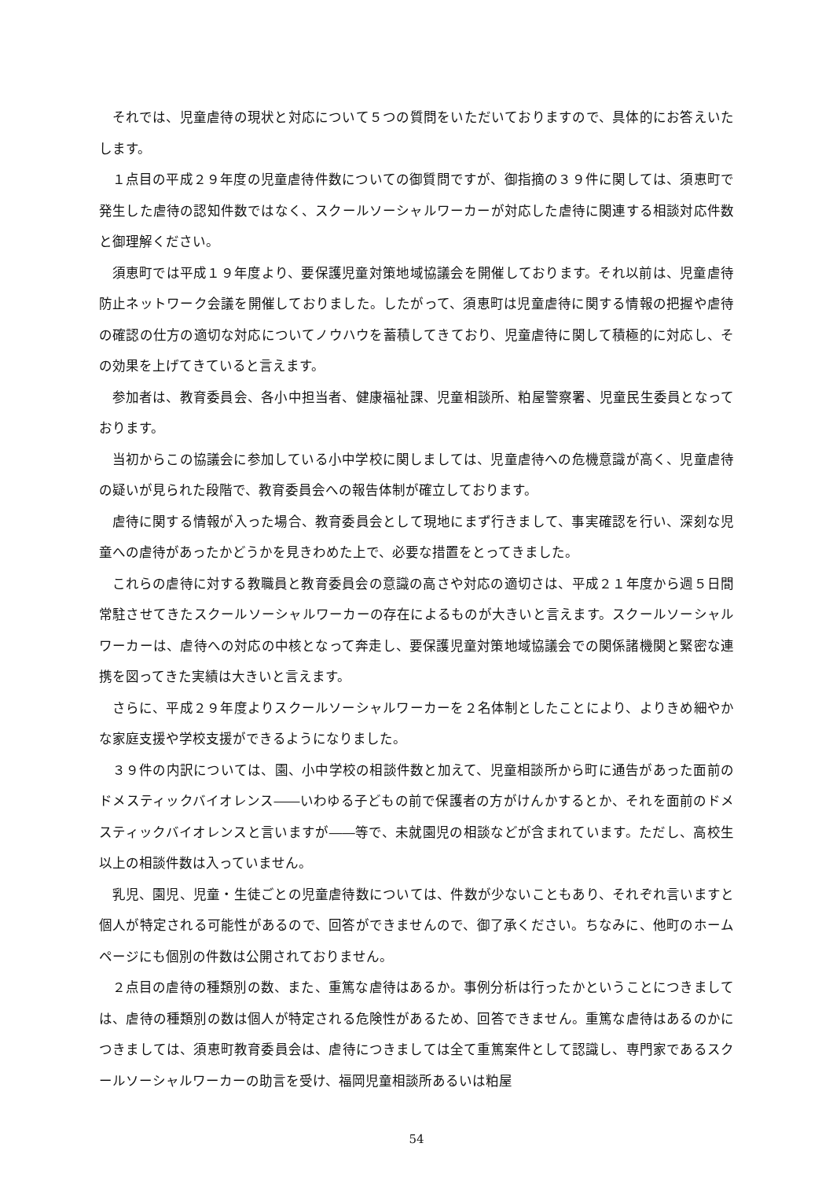それでは、児童虐待の現状と対応について５つの質問をいただいておりますので、具体的にお答えいたします。
１点目の平成２９年度の児童虐待件数についての御質問ですが、御指摘の３９件に関しては、須恵町で発生した虐待の認知件数ではなく、スクールソーシャルワーカーが対応した虐待に関連する相談対応件数と御理解ください。
須恵町では平成１９年度より、要保護児童対策地域協議会を開催しております。それ以前は、児童虐待防止ネットワーク会議を開催しておりました。したがって、須恵町は児童虐待に関する情報の把握や虐待の確認の仕方の適切な対応についてノウハウを蓄積してきており、児童虐待に関して積極的に対応し、その効果を上げてきていると言えます。
参加者は、教育委員会、各小中担当者、健康福祉課、児童相談所、粕屋警察署、児童民生委員となっております。
当初からこの協議会に参加している小中学校に関しましては、児童虐待への危機意識が高く、児童虐待の疑いが見られた段階で、教育委員会への報告体制が確立しております。
虐待に関する情報が入った場合、教育委員会として現地にまず行きまして、事実確認を行い、深刻な児童への虐待があったかどうかを見きわめた上で、必要な措置をとってきました。
これらの虐待に対する教職員と教育委員会の意識の高さや対応の適切さは、平成２１年度から週５日間常駐させてきたスクールソーシャルワーカーの存在によるものが大きいと言えます。スクールソーシャルワーカーは、虐待への対応の中核となって奔走し、要保護児童対策地域協議会での関係諸機関と緊密な連携を図ってきた実績は大きいと言えます。
さらに、平成２９年度よりスクールソーシャルワーカーを２名体制としたことにより、よりきめ細やかな家庭支援や学校支援ができるようになりました。
３９件の内訳については、園、小中学校の相談件数と加えて、児童相談所から町に通告があった面前のドメスティックバイオレンス――いわゆる子どもの前で保護者の方がけんかするとか、それを面前のドメスティックバイオレンスと言いますが――等で、未就園児の相談などが含まれています。ただし、高校生以上の相談件数は入っていません。
乳児、園児、児童・生徒ごとの児童虐待数については、件数が少ないこともあり、それぞれ言いますと個人が特定される可能性があるので、回答ができませんので、御了承ください。ちなみに、他町のホームページにも個別の件数は公開されておりません。
２点目の虐待の種類別の数、また、重篤な虐待はあるか。事例分析は行ったかということにつきましては、虐待の種類別の数は個人が特定される危険性があるため、回答できません。重篤な虐待はあるのかにつきましては、須恵町教育委員会は、虐待につきましては全て重篤案件として認識し、専門家であるスクールソーシャルワーカーの助言を受け、福岡児童相談所あるいは粕屋
54